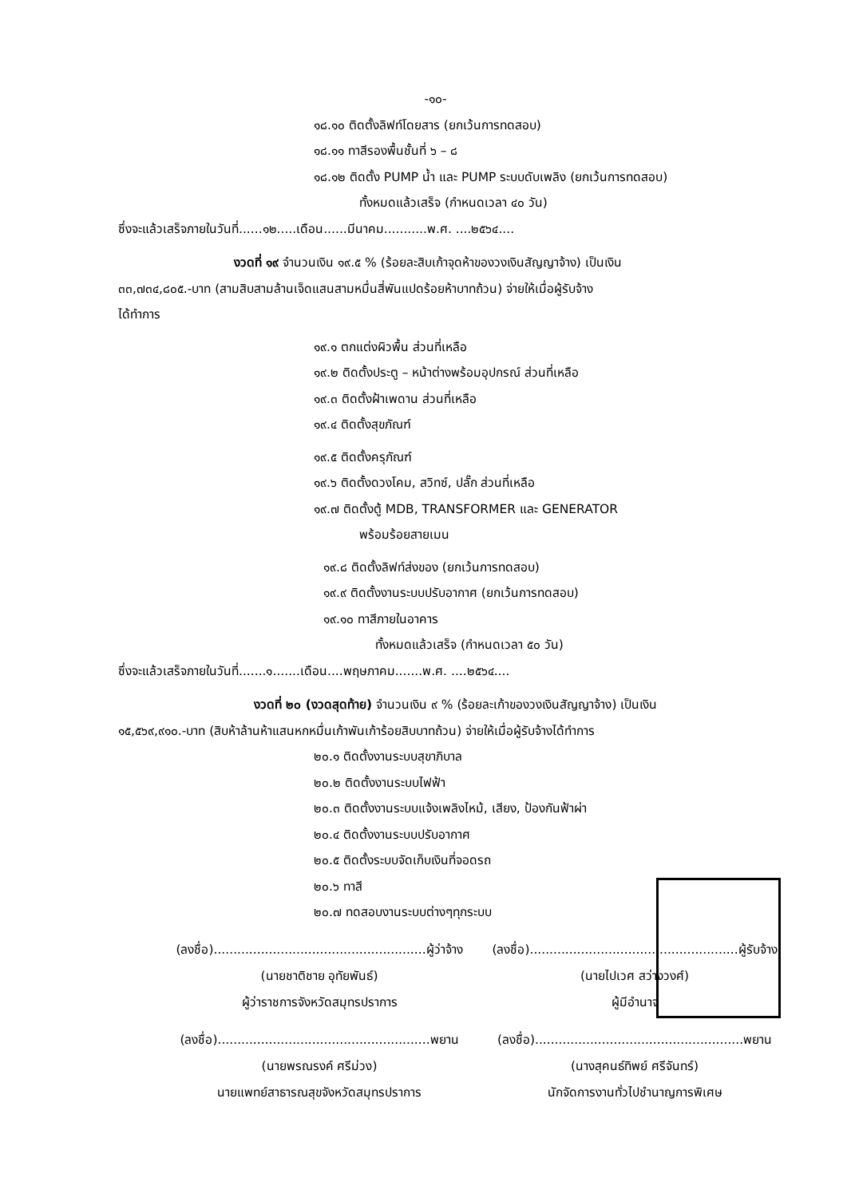-๑๐-
๑๘.๑๐ ติดตั้งลิฟท์โดยสาร (ยกเว้นการทดสอบ)
๑๘.๑๑ ทาสีรองพื้นชั้นที่ ๖ – ๘
๑๘.๑๒ ติดตั้ง PUMP น้ำ และ PUMP ระบบดับเพลิง (ยกเว้นการทดสอบ)
ทั้งหมดแล้วเสร็จ (กำหนดเวลา ๔๐ วัน)
ซึ่งจะแล้วเสร็จภายในวันที่......๑๒.....เดือน......มีนาคม...........พ.ศ. ....๒๕๖๔....
งวดที่ ๑๙ จำนวนเงิน ๑๙.๕ % (ร้อยละสิบเก้าจุดห้าของวงเงินสัญญาจ้าง) เป็นเงิน
๓๓,๗๓๔,๘๐๕.-บาท (สามสิบสามล้านเจ็ดแสนสามหมื่นสี่พันแปดร้อยห้าบาทถ้วน) จ่ายให้เมื่อผู้รับจ้าง
ได้ทำการ
๑๙.๑ ตกแต่งผิวพื้น ส่วนที่เหลือ
๑๙.๒ ติดตั้งประตู – หน้าต่างพร้อมอุปกรณ์ ส่วนที่เหลือ
๑๙.๓ ติดตั้งฝ้าเพดาน ส่วนที่เหลือ
๑๙.๔ ติดตั้งสุขภัณฑ์
๑๙.๕ ติดตั้งครุภัณฑ์
๑๙.๖ ติดตั้งดวงโคม, สวิทซ์, ปลั๊ก ส่วนที่เหลือ
๑๙.๗ ติดตั้งตู้ MDB, TRANSFORMER และ GENERATOR
พร้อมร้อยสายเมน
๑๙.๘ ติดตั้งลิฟท์ส่งของ (ยกเว้นการทดสอบ)
๑๙.๙ ติดตั้งงานระบบปรับอากาศ (ยกเว้นการทดสอบ)
๑๙.๑๐ ทาสีภายในอาคาร
ทั้งหมดแล้วเสร็จ (กำหนดเวลา ๕๐ วัน)
ซึ่งจะแล้วเสร็จภายในวันที่.......๑.......เดือน....พฤษภาคม.......พ.ศ. ....๒๕๖๔....
งวดที่ ๒๐ (งวดสุดท้าย) จำนวนเงิน ๙ % (ร้อยละเก้าของวงเงินสัญญาจ้าง) เป็นเงิน
๑๕,๕๖๙,๙๑๐.-บาท (สิบห้าล้านห้าแสนหกหมื่นเก้าพันเก้าร้อยสิบบาทถ้วน) จ่ายให้เมื่อผู้รับจ้างได้ทำการ
๒๐.๑ ติดตั้งงานระบบสุขาภิบาล
๒๐.๒ ติดตั้งงานระบบไฟฟ้า
๒๐.๓ ติดตั้งงานระบบแจ้งเพลิงไหม้, เสียง, ป้องกันฟ้าผ่า
๒๐.๔ ติดตั้งงานระบบปรับอากาศ
๒๐.๕ ติดตั้งระบบจัดเก็บเงินที่จอดรถ
๒๐.๖ ทาสี
๒๐.๗ ทดสอบงานระบบต่างๆทุกระบบ
(ลงชื่อ)......................................................ผู้ว่าจ้าง
(นายชาติชาย อุทัยพันธ์)
ผู้ว่าราชการจังหวัดสมุทรปราการ
(ลงชื่อ).....................................................ผู้รับจ้าง
(นายไปเวศ สว่างวงศ์)
ผู้มีอำนาจ
(ลงชื่อ)......................................................พยาน
(นายพรณรงค์ ศรีม่วง)
นายแพทย์สาธารณสุขจังหวัดสมุทรปราการ
(ลงชื่อ).....................................................พยาน
(นางสุคนธ์ทิพย์ ศรีจันทร์)
นักจัดการงานทั่วไปชำนาญการพิเศษ